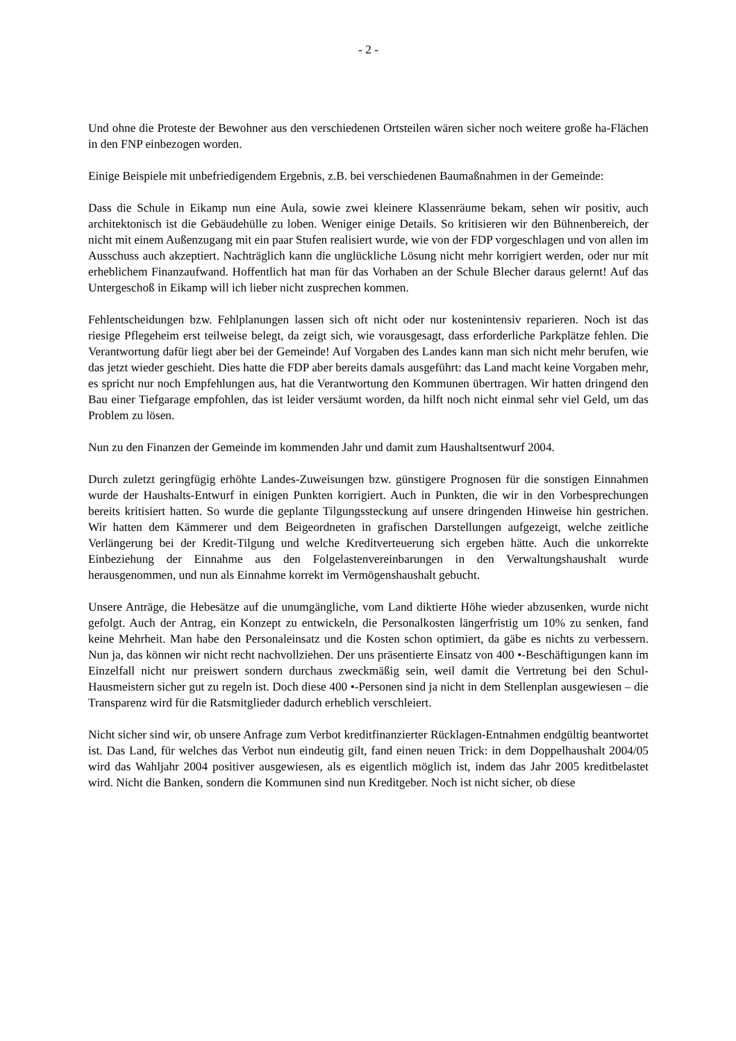- 2 -
Und ohne die Proteste der Bewohner aus den verschiedenen Ortsteilen wären sicher noch weitere große ha-Flächen in den FNP einbezogen worden.
Einige Beispiele mit unbefriedigendem Ergebnis, z.B. bei verschiedenen Baumaßnahmen in der Gemeinde:
Dass die Schule in Eikamp nun eine Aula, sowie zwei kleinere Klassenräume bekam, sehen wir positiv, auch architektonisch ist die Gebäudehülle zu loben. Weniger einige Details. So kritisieren wir den Bühnenbereich, der nicht mit einem Außenzugang mit ein paar Stufen realisiert wurde, wie von der FDP vorgeschlagen und von allen im Ausschuss auch akzeptiert. Nachträglich kann die unglückliche Lösung nicht mehr korrigiert werden, oder nur mit erheblichem Finanzaufwand. Hoffentlich hat man für das Vorhaben an der Schule Blecher daraus gelernt! Auf das Untergeschoß in Eikamp will ich lieber nicht zusprechen kommen.
Fehlentscheidungen bzw. Fehlplanungen lassen sich oft nicht oder nur kostenintensiv reparieren. Noch ist das riesige Pflegeheim erst teilweise belegt, da zeigt sich, wie vorausgesagt, dass erforderliche Parkplätze fehlen. Die Verantwortung dafür liegt aber bei der Gemeinde! Auf Vorgaben des Landes kann man sich nicht mehr berufen, wie das jetzt wieder geschieht. Dies hatte die FDP aber bereits damals ausgeführt: das Land macht keine Vorgaben mehr, es spricht nur noch Empfehlungen aus, hat die Verantwortung den Kommunen übertragen. Wir hatten dringend den Bau einer Tiefgarage empfohlen, das ist leider versäumt worden, da hilft noch nicht einmal sehr viel Geld, um das Problem zu lösen.
Nun zu den Finanzen der Gemeinde im kommenden Jahr und damit zum Haushaltsentwurf 2004.
Durch zuletzt geringfügig erhöhte Landes-Zuweisungen bzw. günstigere Prognosen für die sonstigen Einnahmen wurde der Haushalts-Entwurf in einigen Punkten korrigiert. Auch in Punkten, die wir in den Vorbesprechungen bereits kritisiert hatten. So wurde die geplante Tilgungssteckung auf unsere dringenden Hinweise hin gestrichen. Wir hatten dem Kämmerer und dem Beigeordneten in grafischen Darstellungen aufgezeigt, welche zeitliche Verlängerung bei der Kredit-Tilgung und welche Kreditverteuerung sich ergeben hätte. Auch die unkorrekte Einbeziehung der Einnahme aus den Folgelastenvereinbarungen in den Verwaltungshaushalt wurde herausgenommen, und nun als Einnahme korrekt im Vermögenshaushalt gebucht.
Unsere Anträge, die Hebesätze auf die unumgängliche, vom Land diktierte Höhe wieder abzusenken, wurde nicht gefolgt. Auch der Antrag, ein Konzept zu entwickeln, die Personalkosten längerfristig um 10% zu senken, fand keine Mehrheit. Man habe den Personaleinsatz und die Kosten schon optimiert, da gäbe es nichts zu verbessern. Nun ja, das können wir nicht recht nachvollziehen. Der uns präsentierte Einsatz von 400 •-Beschäftigungen kann im Einzelfall nicht nur preiswert sondern durchaus zweckmäßig sein, weil damit die Vertretung bei den Schul-Hausmeistern sicher gut zu regeln ist. Doch diese 400 •-Personen sind ja nicht in dem Stellenplan ausgewiesen – die Transparenz wird für die Ratsmitglieder dadurch erheblich verschleiert.
Nicht sicher sind wir, ob unsere Anfrage zum Verbot kreditfinanzierter Rücklagen-Entnahmen endgültig beantwortet ist. Das Land, für welches das Verbot nun eindeutig gilt, fand einen neuen Trick: in dem Doppelhaushalt 2004/05 wird das Wahljahr 2004 positiver ausgewiesen, als es eigentlich möglich ist, indem das Jahr 2005 kreditbelastet wird. Nicht die Banken, sondern die Kommunen sind nun Kreditgeber. Noch ist nicht sicher, ob diese